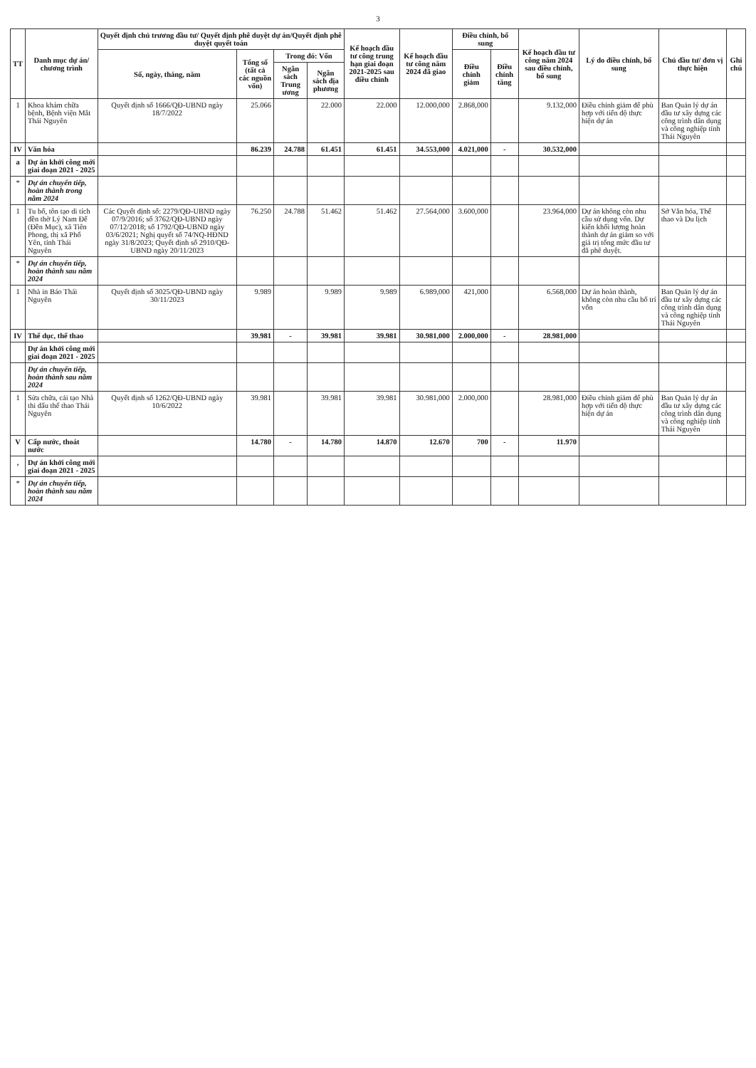3
| TT | Danh mục dự án/ chương trình | Quyết định chủ trương đầu tư/ Quyết định phê duyệt dự án/Quyết định phê duyệt quyết toán | | | | Kế hoạch đầu tư công trung hạn giai đoạn 2021-2025 sau điều chỉnh | Kế hoạch đầu tư công năm 2024 đã giao | Điều chỉnh, bổ sung | | Kế hoạch đầu tư công năm 2024 sau điều chỉnh, bổ sung | Lý do điều chỉnh, bổ sung | Chủ đầu tư/ đơn vị thực hiện | Ghi chú |
| --- | --- | --- | --- | --- | --- | --- | --- | --- | --- | --- | --- | --- | --- |
| | | Số, ngày, tháng, năm | Tổng số (tất cả các nguồn vốn) | Trong đó: Vốn | | | | Điều chỉnh giảm | Điều chỉnh tăng | | | | |
| | | | | Ngân sách Trung ương | Ngân sách địa phương | | | | | | | | |
| 1 | Khoa khám chữa bệnh, Bệnh viện Mắt Thái Nguyên | Quyết định số 1666/QĐ-UBND ngày 18/7/2022 | 25.066 | | 22.000 | 22.000 | 12.000,000 | 2.868,000 | | 9.132,000 | Điều chỉnh giảm để phù hợp với tiến độ thực hiện dự án | Ban Quản lý dự án đầu tư xây dựng các công trình dân dụng và công nghiệp tỉnh Thái Nguyên | |
| IV | Văn hóa | | 86.239 | 24.788 | 61.451 | 61.451 | 34.553,000 | 4.021,000 | - | 30.532,000 | | | |
| a | Dự án khởi công mới giai đoạn 2021 - 2025 | | | | | | | | | | | | |
| * | Dự án chuyển tiếp, hoàn thành trong năm 2024 | | | | | | | | | | | | |
| 1 | Tu bổ, tôn tạo di tích đền thờ Lý Nam Đế (Đền Mục), xã Tiên Phong, thị xã Phổ Yên, tỉnh Thái Nguyên | Các Quyết định số: 2279/QĐ-UBND ngày 07/9/2016; số 3762/QĐ-UBND ngày 07/12/2018; số 1792/QĐ-UBND ngày 03/6/2021; Nghị quyết số 74/NQ-HĐND ngày 31/8/2023; Quyết định số 2910/QĐ-UBND ngày 20/11/2023 | 76.250 | 24.788 | 51.462 | 51.462 | 27.564,000 | 3.600,000 | | 23.964,000 | Dự án không còn nhu cầu sử dụng vốn. Dự kiến khối lượng hoàn thành dự án giảm so với giá trị tổng mức đầu tư đã phê duyệt. | Sở Văn hóa, Thể thao và Du lịch | |
| * | Dự án chuyển tiếp, hoàn thành sau năm 2024 | | | | | | | | | | | | |
| 1 | Nhà in Báo Thái Nguyên | Quyết định số 3025/QĐ-UBND ngày 30/11/2023 | 9.989 | | 9.989 | 9.989 | 6.989,000 | 421,000 | | 6.568,000 | Dự án hoàn thành, không còn nhu cầu bố trí vốn | Ban Quản lý dự án đầu tư xây dựng các công trình dân dụng và công nghiệp tỉnh Thái Nguyên | |
| IV | Thể dục, thể thao | | 39.981 | - | 39.981 | 39.981 | 30.981,000 | 2.000,000 | - | 28.981,000 | | | |
| | Dự án khởi công mới giai đoạn 2021 - 2025 | | | | | | | | | | | | |
| | Dự án chuyển tiếp, hoàn thành sau năm 2024 | | | | | | | | | | | | |
| 1 | Sửa chữa, cải tạo Nhà thi đấu thể thao Thái Nguyên | Quyết định số 1262/QĐ-UBND ngày 10/6/2022 | 39.981 | | 39.981 | 39.981 | 30.981,000 | 2.000,000 | | 28.981,000 | Điều chỉnh giảm để phù hợp với tiến độ thực hiện dự án | Ban Quản lý dự án đầu tư xây dựng các công trình dân dụng và công nghiệp tỉnh Thái Nguyên | |
| V | Cấp nước, thoát nước | | 14.780 | - | 14.780 | 14.870 | 12.670 | 700 | - | 11.970 | | | |
| , | Dự án khởi công mới giai đoạn 2021 - 2025 | | | | | | | | | | | | |
| * | Dự án chuyển tiếp, hoàn thành sau năm 2024 | | | | | | | | | | | | |